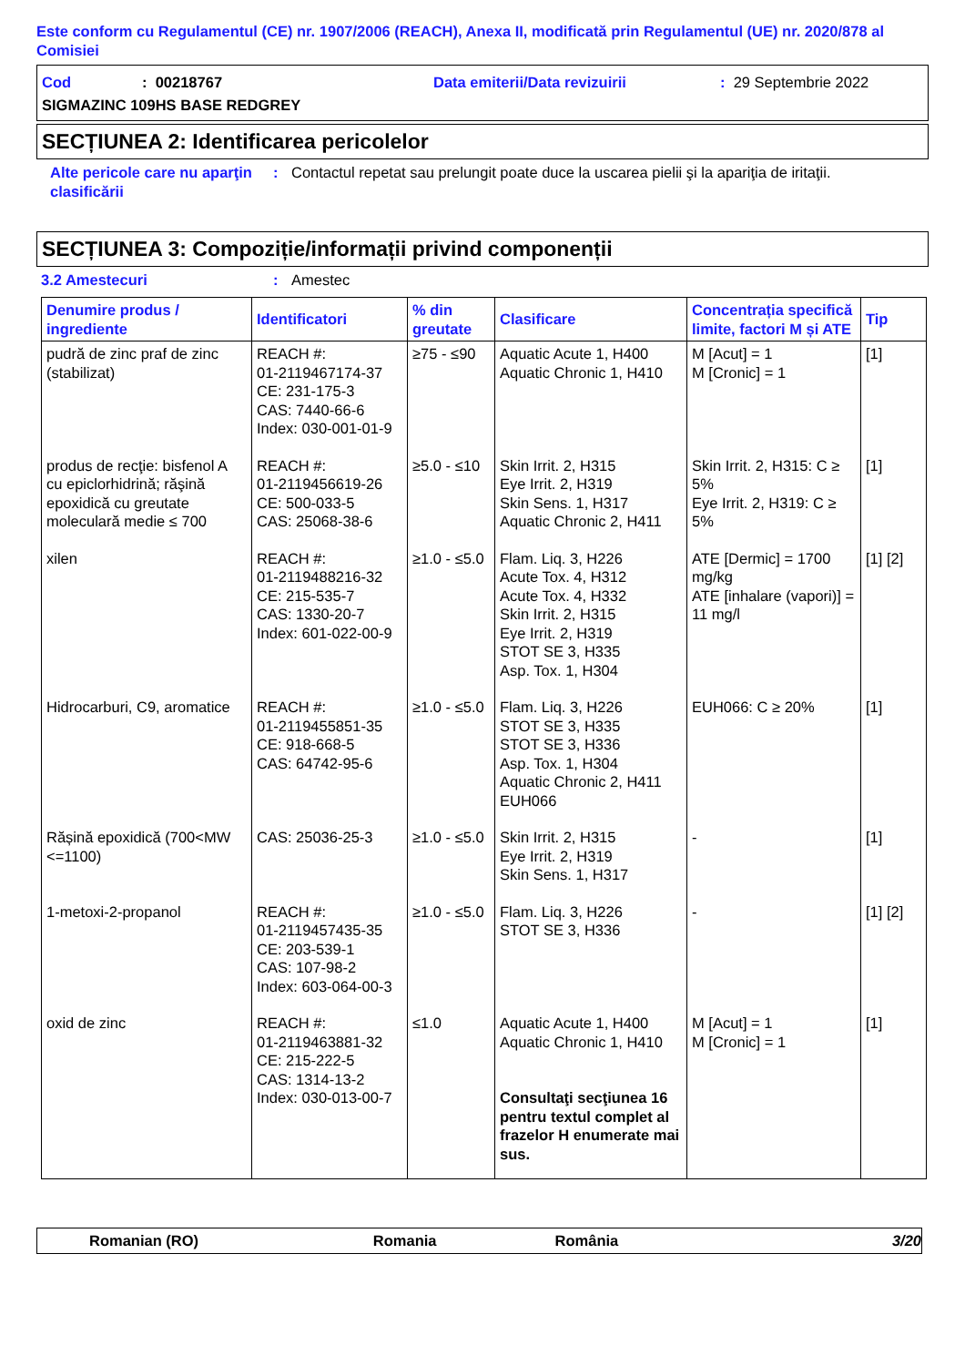Este conform cu Regulamentul (CE) nr. 1907/2006 (REACH), Anexa II, modificată prin Regulamentul (UE) nr. 2020/878 al Comisiei
Cod: 00218767 Data emiterii/Data revizuirii: 29 Septembrie 2022
SIGMAZINC 109HS BASE REDGREY
SECȚIUNEA 2: Identificarea pericolelor
Alte pericole care nu aparţin clasificării: Contactul repetat sau prelungit poate duce la uscarea pielii şi la apariţia de iritaţii.
SECȚIUNEA 3: Compoziție/informații privind componenții
3.2 Amestecuri: Amestec
| Denumire produs / ingrediente | Identificatori | % din greutate | Clasificare | Concentrația specifică limite, factori M și ATE | Tip |
| --- | --- | --- | --- | --- | --- |
| pudră de zinc praf de zinc (stabilizat) | REACH #: 01-2119467174-37 CE: 231-175-3 CAS: 7440-66-6 Index: 030-001-01-9 | ≥75 - ≤90 | Aquatic Acute 1, H400 Aquatic Chronic 1, H410 | M [Acut] = 1 M [Cronic] = 1 | [1] |
| produs de recţie: bisfenol A cu epiclorhidrină; răşină epoxidică cu greutate moleculară medie ≤ 700 | REACH #: 01-2119456619-26 CE: 500-033-5 CAS: 25068-38-6 | ≥5.0 - ≤10 | Skin Irrit. 2, H315 Eye Irrit. 2, H319 Skin Sens. 1, H317 Aquatic Chronic 2, H411 | Skin Irrit. 2, H315: C ≥ 5% Eye Irrit. 2, H319: C ≥ 5% | [1] |
| xilen | REACH #: 01-2119488216-32 CE: 215-535-7 CAS: 1330-20-7 Index: 601-022-00-9 | ≥1.0 - ≤5.0 | Flam. Liq. 3, H226 Acute Tox. 4, H312 Acute Tox. 4, H332 Skin Irrit. 2, H315 Eye Irrit. 2, H319 STOT SE 3, H335 Asp. Tox. 1, H304 | ATE [Dermic] = 1700 mg/kg ATE [inhalare (vapori)] = 11 mg/l | [1] [2] |
| Hidrocarburi, C9, aromatice | REACH #: 01-2119455851-35 CE: 918-668-5 CAS: 64742-95-6 | ≥1.0 - ≤5.0 | Flam. Liq. 3, H226 STOT SE 3, H335 STOT SE 3, H336 Asp. Tox. 1, H304 Aquatic Chronic 2, H411 EUH066 | EUH066: C ≥ 20% | [1] |
| Rășină epoxidică (700<MW <=1100) | CAS: 25036-25-3 | ≥1.0 - ≤5.0 | Skin Irrit. 2, H315 Eye Irrit. 2, H319 Skin Sens. 1, H317 | - | [1] |
| 1-metoxi-2-propanol | REACH #: 01-2119457435-35 CE: 203-539-1 CAS: 107-98-2 Index: 603-064-00-3 | ≥1.0 - ≤5.0 | Flam. Liq. 3, H226 STOT SE 3, H336 | - | [1] [2] |
| oxid de zinc | REACH #: 01-2119463881-32 CE: 215-222-5 CAS: 1314-13-2 Index: 030-013-00-7 | ≤1.0 | Aquatic Acute 1, H400 Aquatic Chronic 1, H410 Consultaţi secţiunea 16 pentru textul complet al frazelor H enumerate mai sus. | M [Acut] = 1 M [Cronic] = 1 | [1] |
Romanian (RO) Romania România 3/20